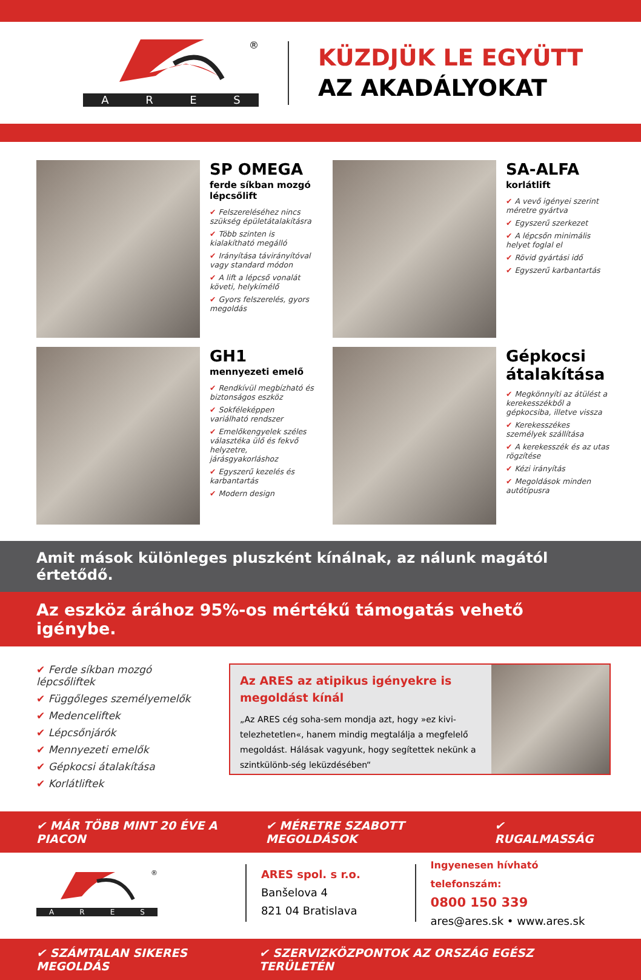®
ARES
KÜZDJÜK LE EGYÜTT
AZ AKADÁLYOKAT
SP OMEGA
ferde síkban mozgó lépcsőlift
✔ Felszereléséhez nincs szükség épületátalakításra
✔ Több szinten is kialakítható megálló
✔ Irányítása távirányítóval vagy standard módon
✔ A lift a lépcső vonalát követi, helykímélő
✔ Gyors felszerelés, gyors megoldás
SA-ALFA
korlátlift
✔ A vevő igényei szerint méretre gyártva
✔ Egyszerű szerkezet
✔ A lépcsőn minimális helyet foglal el
✔ Rövid gyártási idő
✔ Egyszerű karbantartás
GH1
mennyezeti emelő
✔ Rendkívül megbízható és biztonságos eszköz
✔ Sokféleképpen variálható rendszer
✔ Emelőkengyelek széles választéka ülő és fekvő helyzetre, járásgyakorláshoz
✔ Egyszerű kezelés és karbantartás
✔ Modern design
Gépkocsi átalakítása
✔ Megkönnyíti az átülést a kerekesszékből a gépkocsiba, illetve vissza
✔ Kerekesszékes személyek szállítása
✔ A kerekesszék és az utas rögzítése
✔ Kézi irányítás
✔ Megoldások minden autótípusra
Amit mások különleges pluszként kínálnak, az nálunk magától értetődő.
Az eszköz árához 95%-os mértékű támogatás vehető igénybe.
✔ Ferde síkban mozgó lépcsőliftek
✔ Függőleges személyemelők
✔ Medenceliftek
✔ Lépcsőnjárók
✔ Mennyezeti emelők
✔ Gépkocsi átalakítása
✔ Korlátliftek
Az ARES az atipikus igényekre is megoldást kínál
„Az ARES cég soha-sem mondja azt, hogy »ez kivi-telezhetetlen«, hanem mindig megtalálja a megfelelő megoldást. Hálásak vagyunk, hogy segítettek nekünk a szintkülönb-ség leküzdésében“
✔ MÁR TÖBB MINT 20 ÉVE A PIACON ✔ MÉRETRE SZABOTT MEGOLDÁSOK ✔ RUGALMASSÁG
®
ARES
ARES spol. s r.o.
Banšelova 4
821 04 Bratislava
Ingyenesen hívható telefonszám:
0800 150 339
ares@ares.sk • www.ares.sk
✔ SZÁMTALAN SIKERES MEGOLDÁS ✔ SZERVIZKÖZPONTOK AZ ORSZÁG EGÉSZ TERÜLETÉN